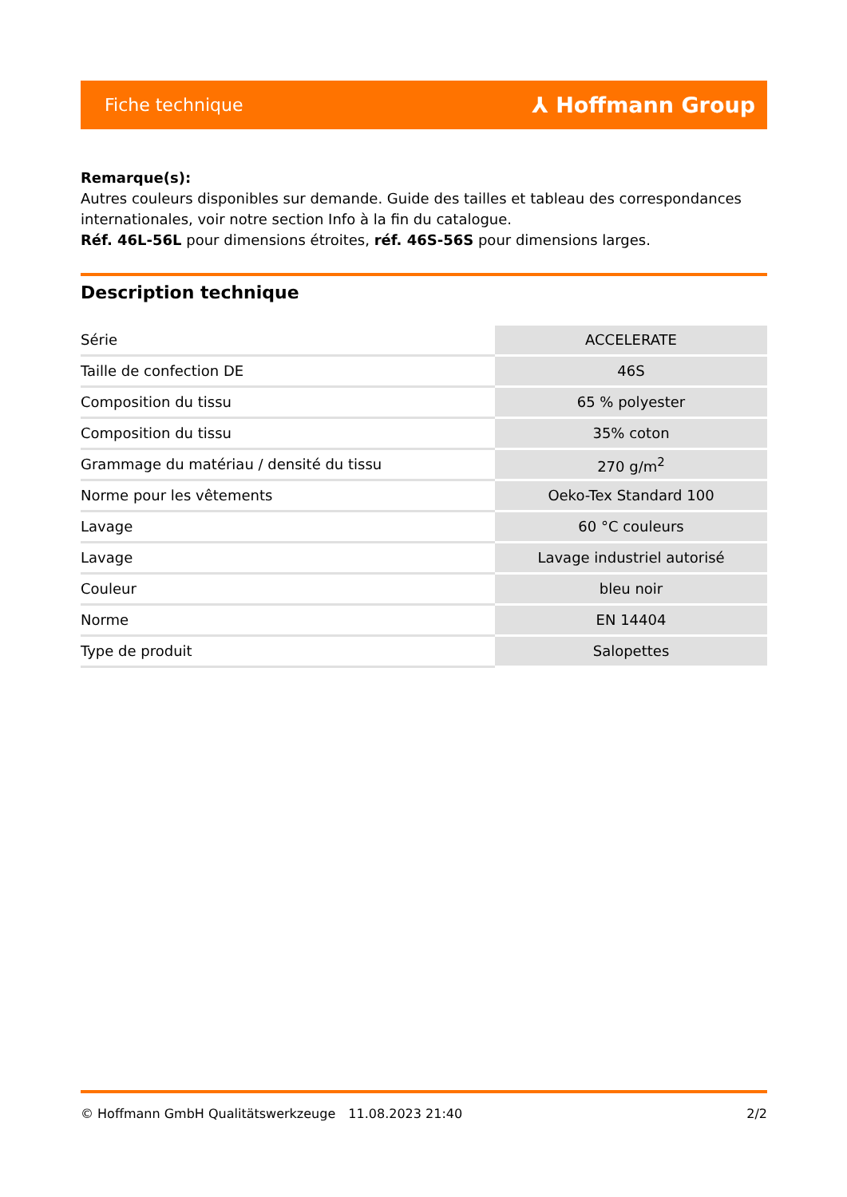Fiche technique ⅄ Hoffmann Group
Remarque(s):
Autres couleurs disponibles sur demande. Guide des tailles et tableau des correspondances internationales, voir notre section Info à la fin du catalogue.
Réf. 46L-56L pour dimensions étroites, réf. 46S-56S pour dimensions larges.
Description technique
| Série | ACCELERATE |
| Taille de confection DE | 46S |
| Composition du tissu | 65 % polyester |
| Composition du tissu | 35% coton |
| Grammage du matériau / densité du tissu | 270 g/m<sup>2</sup> |
| Norme pour les vêtements | Oeko-Tex Standard 100 |
| Lavage | 60 °C couleurs |
| Lavage | Lavage industriel autorisé |
| Couleur | bleu noir |
| Norme | EN 14404 |
| Type de produit | Salopettes |
© Hoffmann GmbH Qualitätswerkzeuge 11.08.2023 21:40 2/2